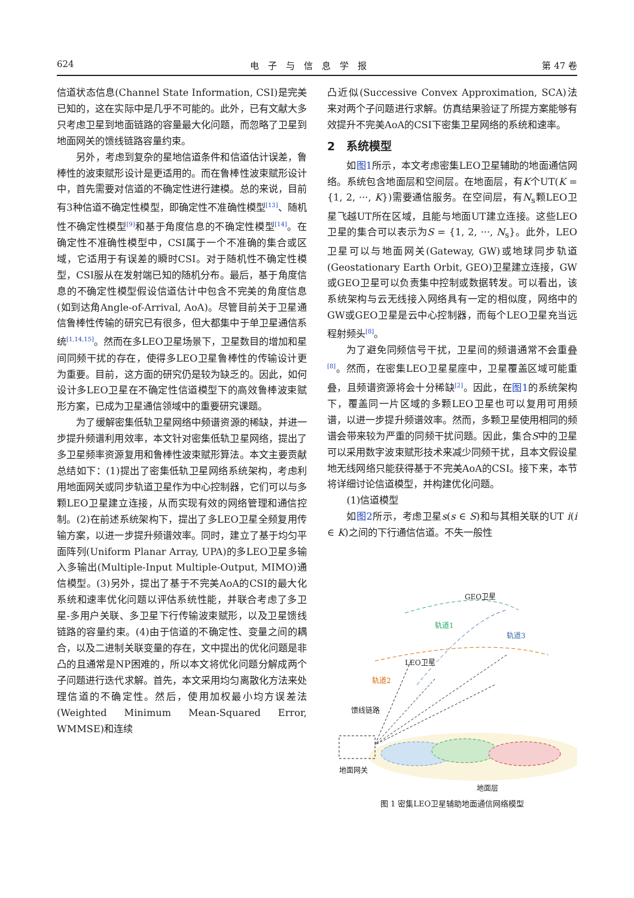624 电　子　与　信　息　学　报 第 47 卷
信道状态信息(Channel State Information, CSI)是完美已知的，这在实际中是几乎不可能的。此外，已有文献大多只考虑卫星到地面链路的容量最大化问题，而忽略了卫星到地面网关的馈线链路容量约束。
另外，考虑到复杂的星地信道条件和信道估计误差，鲁棒性的波束赋形设计是更适用的。而在鲁棒性波束赋形设计中，首先需要对信道的不确定性进行建模。总的来说，目前有3种信道不确定性模型，即确定性不准确性模型<sup>[13]</sup>、随机性不确定性模型<sup>[9]</sup>和基于角度信息的不确定性模型<sup>[14]</sup>。在确定性不准确性模型中，CSI属于一个不准确的集合或区域，它适用于有误差的瞬时CSI。对于随机性不确定性模型，CSI服从在发射端已知的随机分布。最后，基于角度信息的不确定性模型假设信道估计中包含不完美的角度信息(如到达角Angle-of-Arrival, AoA)。尽管目前关于卫星通信鲁棒性传输的研究已有很多，但大都集中于单卫星通信系统<sup>[1,14,15]</sup>。然而在多LEO卫星场景下，卫星数目的增加和星间同频干扰的存在，使得多LEO卫星鲁棒性的传输设计更为重要。目前，这方面的研究仍是较为缺乏的。因此，如何设计多LEO卫星在不确定性信道模型下的高效鲁棒波束赋形方案，已成为卫星通信领域中的重要研究课题。
为了缓解密集低轨卫星网络中频谱资源的稀缺，并进一步提升频谱利用效率，本文针对密集低轨卫星网络，提出了多卫星频率资源复用和鲁棒性波束赋形算法。本文主要贡献总结如下：(1)提出了密集低轨卫星网络系统架构，考虑利用地面网关或同步轨道卫星作为中心控制器，它们可以与多颗LEO卫星建立连接，从而实现有效的网络管理和通信控制。(2)在前述系统架构下，提出了多LEO卫星全频复用传输方案，以进一步提升频谱效率。同时，建立了基于均匀平面阵列(Uniform Planar Array, UPA)的多LEO卫星多输入多输出(Multiple-Input Multiple-Output, MIMO)通信模型。(3)另外，提出了基于不完美AoA的CSI的最大化系统和速率优化问题以评估系统性能，并联合考虑了多卫星-多用户关联、多卫星下行传输波束赋形，以及卫星馈线链路的容量约束。(4)由于信道的不确定性、变量之间的耦合，以及二进制关联变量的存在，文中提出的优化问题是非凸的且通常是NP困难的，所以本文将优化问题分解成两个子问题进行迭代求解。首先，本文采用均匀离散化方法来处理信道的不确定性。然后，使用加权最小均方误差法(Weighted Minimum Mean-Squared Error, WMMSE)和连续
凸近似(Successive Convex Approximation, SCA)法来对两个子问题进行求解。仿真结果验证了所提方案能够有效提升不完美AoA的CSI下密集卫星网络的系统和速率。
2　系统模型
如图1所示，本文考虑密集LEO卫星辅助的地面通信网络。系统包含地面层和空间层。在地面层，有K个UT(K = {1, 2, ···, K})需要通信服务。在空间层，有N<sub>s</sub>颗LEO卫星飞越UT所在区域，且能与地面UT建立连接。这些LEO卫星的集合可以表示为S = {1, 2, ···, N<sub>s</sub>}。此外，LEO卫星可以与地面网关(Gateway, GW)或地球同步轨道(Geostationary Earth Orbit, GEO)卫星建立连接，GW或GEO卫星可以负责集中控制或数据转发。可以看出，该系统架构与云无线接入网络具有一定的相似度，网络中的GW或GEO卫星是云中心控制器，而每个LEO卫星充当远程射频头<sup>[8]</sup>。
为了避免同频信号干扰，卫星间的频谱通常不会重叠<sup>[8]</sup>。然而，在密集LEO卫星星座中，卫星覆盖区域可能重叠，且频谱资源将会十分稀缺<sup>[2]</sup>。因此，在图1的系统架构下，覆盖同一片区域的多颗LEO卫星也可以复用可用频谱，以进一步提升频谱效率。然而，多颗卫星使用相同的频谱会带来较为严重的同频干扰问题。因此，集合S中的卫星可以采用数字波束赋形技术来减少同频干扰，且本文假设星地无线网络只能获得基于不完美AoA的CSI。接下来，本节将详细讨论信道模型，并构建优化问题。
(1)信道模型
如图2所示，考虑卫星s(s ∈ S)和与其相关联的UT i(i ∈ K)之间的下行通信信道。不失一般性
GEO卫星
轨道1
轨道3
LEO卫星
轨道2
馈线链路
地面网关
地面层
图 1 密集LEO卫星辅助地面通信网络模型